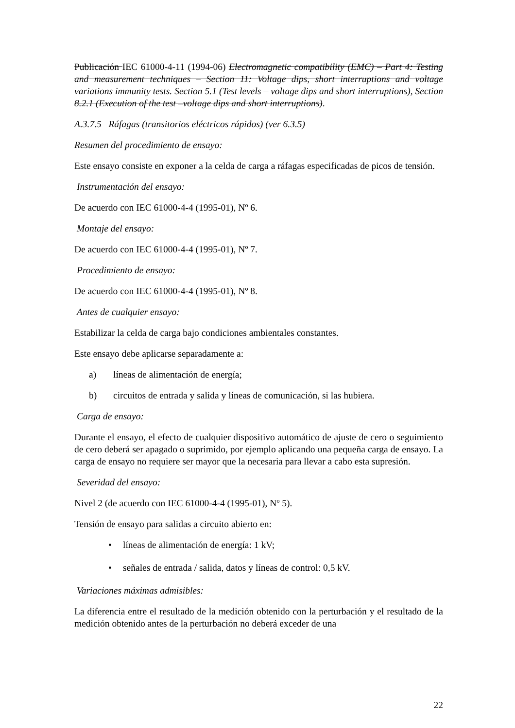Publicación IEC 61000-4-11 (1994-06) Electromagnetic compatibility (EMC) – Part 4: Testing and measurement techniques – Section 11: Voltage dips, short interruptions and voltage variations immunity tests. Section 5.1 (Test levels – voltage dips and short interruptions), Section 8.2.1 (Execution of the test –voltage dips and short interruptions).
A.3.7.5 Ráfagas (transitorios eléctricos rápidos) (ver 6.3.5)
Resumen del procedimiento de ensayo:
Este ensayo consiste en exponer a la celda de carga a ráfagas especificadas de picos de tensión.
Instrumentación del ensayo:
De acuerdo con IEC 61000-4-4 (1995-01), Nº 6.
Montaje del ensayo:
De acuerdo con IEC 61000-4-4 (1995-01), Nº 7.
Procedimiento de ensayo:
De acuerdo con IEC 61000-4-4 (1995-01), Nº 8.
Antes de cualquier ensayo:
Estabilizar la celda de carga bajo condiciones ambientales constantes.
Este ensayo debe aplicarse separadamente a:
a) líneas de alimentación de energía;
b) circuitos de entrada y salida y líneas de comunicación, si las hubiera.
Carga de ensayo:
Durante el ensayo, el efecto de cualquier dispositivo automático de ajuste de cero o seguimiento de cero deberá ser apagado o suprimido, por ejemplo aplicando una pequeña carga de ensayo. La carga de ensayo no requiere ser mayor que la necesaria para llevar a cabo esta supresión.
Severidad del ensayo:
Nivel 2 (de acuerdo con IEC 61000-4-4 (1995-01), Nº 5).
Tensión de ensayo para salidas a circuito abierto en:
• líneas de alimentación de energía: 1 kV;
• señales de entrada / salida, datos y líneas de control: 0,5 kV.
Variaciones máximas admisibles:
La diferencia entre el resultado de la medición obtenido con la perturbación y el resultado de la medición obtenido antes de la perturbación no deberá exceder de una
22